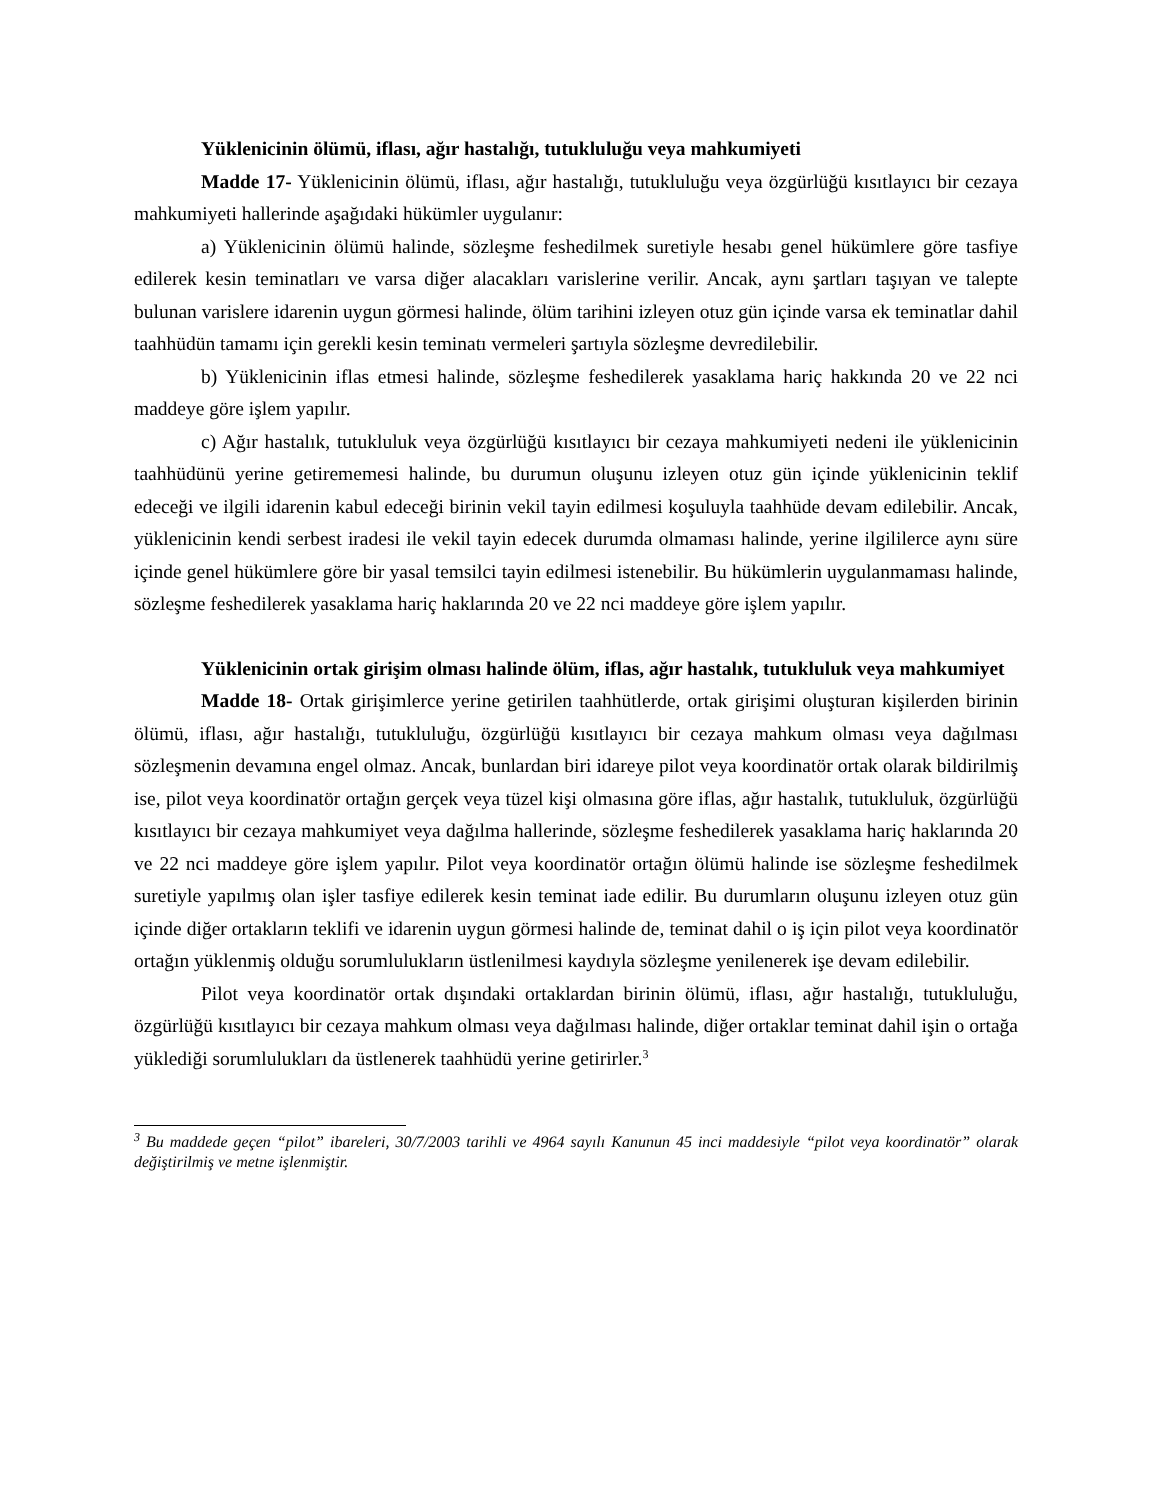Yüklenicinin ölümü, iflası, ağır hastalığı, tutukluluğu veya mahkumiyeti
Madde 17- Yüklenicinin ölümü, iflası, ağır hastalığı, tutukluluğu veya özgürlüğü kısıtlayıcı bir cezaya mahkumiyeti hallerinde aşağıdaki hükümler uygulanır:
a) Yüklenicinin ölümü halinde, sözleşme feshedilmek suretiyle hesabı genel hükümlere göre tasfiye edilerek kesin teminatları ve varsa diğer alacakları varislerine verilir. Ancak, aynı şartları taşıyan ve talepte bulunan varislere idarenin uygun görmesi halinde, ölüm tarihini izleyen otuz gün içinde varsa ek teminatlar dahil taahhüdün tamamı için gerekli kesin teminatı vermeleri şartıyla sözleşme devredilebilir.
b) Yüklenicinin iflas etmesi halinde, sözleşme feshedilerek yasaklama hariç hakkında 20 ve 22 nci maddeye göre işlem yapılır.
c) Ağır hastalık, tutukluluk veya özgürlüğü kısıtlayıcı bir cezaya mahkumiyeti nedeni ile yüklenicinin taahhüdünü yerine getirememesi halinde, bu durumun oluşunu izleyen otuz gün içinde yüklenicinin teklif edeceği ve ilgili idarenin kabul edeceği birinin vekil tayin edilmesi koşuluyla taahhüde devam edilebilir. Ancak, yüklenicinin kendi serbest iradesi ile vekil tayin edecek durumda olmaması halinde, yerine ilgililerce aynı süre içinde genel hükümlere göre bir yasal temsilci tayin edilmesi istenebilir. Bu hükümlerin uygulanmaması halinde, sözleşme feshedilerek yasaklama hariç haklarında 20 ve 22 nci maddeye göre işlem yapılır.
Yüklenicinin ortak girişim olması halinde ölüm, iflas, ağır hastalık, tutukluluk veya mahkumiyet
Madde 18- Ortak girişimlerce yerine getirilen taahhütlerde, ortak girişimi oluşturan kişilerden birinin ölümü, iflası, ağır hastalığı, tutukluluğu, özgürlüğü kısıtlayıcı bir cezaya mahkum olması veya dağılması sözleşmenin devamına engel olmaz. Ancak, bunlardan biri idareye pilot veya koordinatör ortak olarak bildirilmiş ise, pilot veya koordinatör ortağın gerçek veya tüzel kişi olmasına göre iflas, ağır hastalık, tutukluluk, özgürlüğü kısıtlayıcı bir cezaya mahkumiyet veya dağılma hallerinde, sözleşme feshedilerek yasaklama hariç haklarında 20 ve 22 nci maddeye göre işlem yapılır. Pilot veya koordinatör ortağın ölümü halinde ise sözleşme feshedilmek suretiyle yapılmış olan işler tasfiye edilerek kesin teminat iade edilir. Bu durumların oluşunu izleyen otuz gün içinde diğer ortakların teklifi ve idarenin uygun görmesi halinde de, teminat dahil o iş için pilot veya koordinatör ortağın yüklenmiş olduğu sorumlulukların üstlenilmesi kaydıyla sözleşme yenilenerek işe devam edilebilir.
Pilot veya koordinatör ortak dışındaki ortaklardan birinin ölümü, iflası, ağır hastalığı, tutukluluğu, özgürlüğü kısıtlayıcı bir cezaya mahkum olması veya dağılması halinde, diğer ortaklar teminat dahil işin o ortağa yüklediği sorumlulukları da üstlenerek taahhüdü yerine getirirler.<sup>3</sup>
<sup>3</sup> Bu maddede geçen “pilot” ibareleri, 30/7/2003 tarihli ve 4964 sayılı Kanunun 45 inci maddesiyle “pilot veya koordinatör” olarak değiştirilmiş ve metne işlenmiştir.